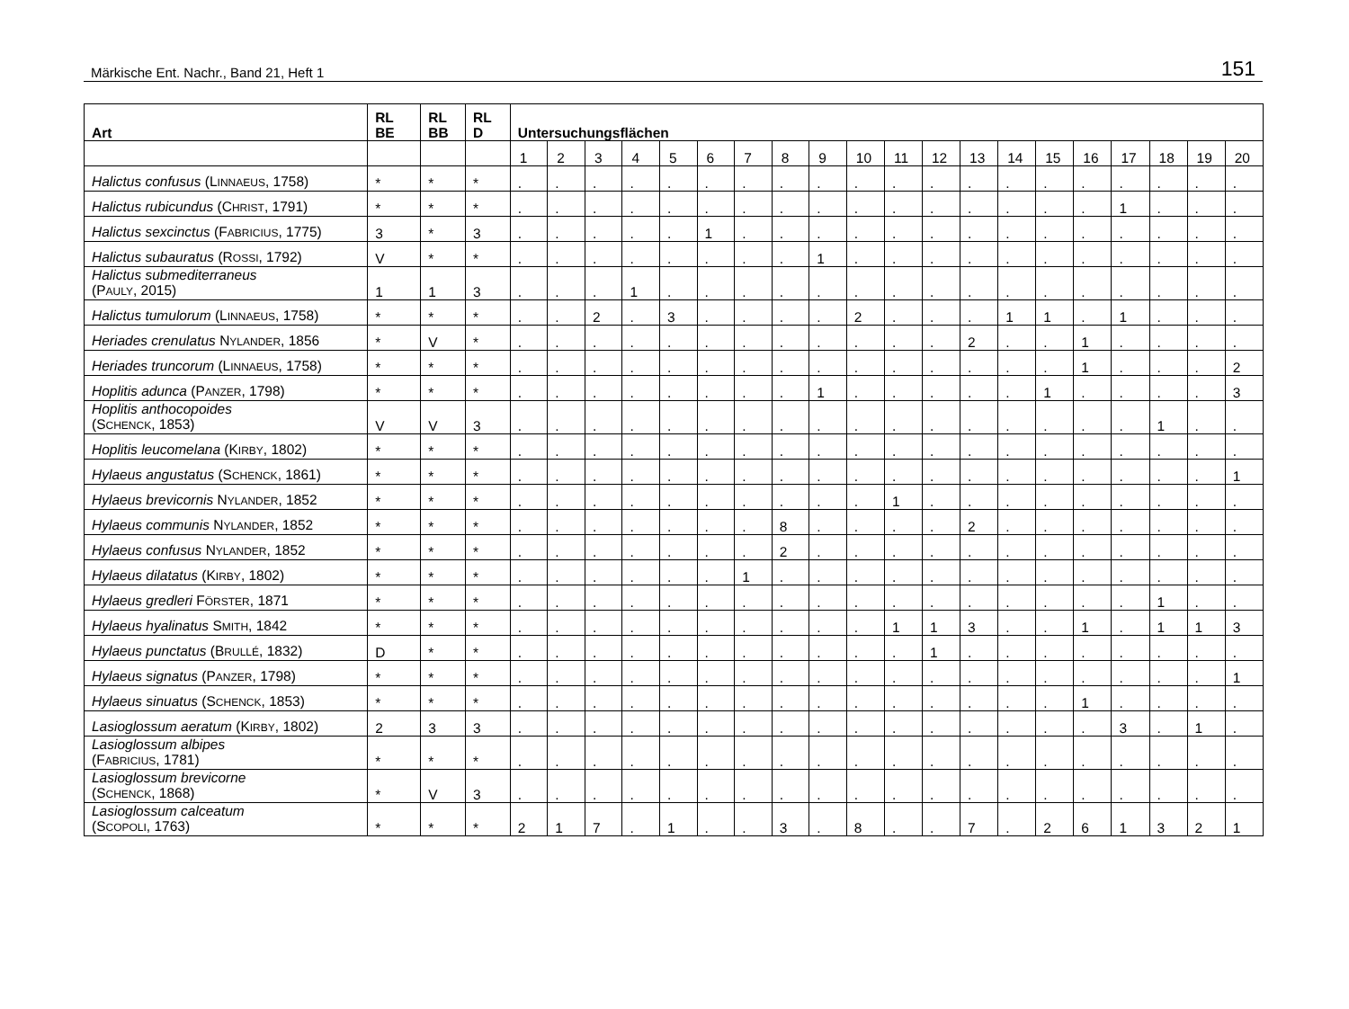Märkische Ent. Nachr., Band 21, Heft 1 151
| Art | RL BE | RL BB | RL D | Untersuchungsflächen | | | | | | | | | | | | | | | | | | | |
| --- | --- | --- | --- | --- | --- | --- | --- | --- | --- | --- | --- | --- | --- | --- | --- | --- | --- | --- | --- | --- | --- | --- | --- |
| | | | | 1 | 2 | 3 | 4 | 5 | 6 | 7 | 8 | 9 | 10 | 11 | 12 | 13 | 14 | 15 | 16 | 17 | 18 | 19 | 20 |
| Halictus confusus (L INNAEUS , 1758) | * | * | * | . | . | . | . | . | . | . | . | . | . | . | . | . | . | . | . | . | . | . | . |
| Halictus rubicundus (C HRIST , 1791) | * | * | * | . | . | . | . | . | . | . | . | . | . | . | . | . | . | . | . | 1 | . | . | . |
| Halictus sexcinctus (F ABRICIUS , 1775) | 3 | * | 3 | . | . | . | . | . | 1 | . | . | . | . | . | . | . | . | . | . | . | . | . | . |
| Halictus subauratus (R OSSI , 1792) | V | * | * | . | . | . | . | . | . | . | . | 1 | . | . | . | . | . | . | . | . | . | . | . |
| Halictus submediterraneus (P AULY , 2015) | 1 | 1 | 3 | . | . | . | 1 | . | . | . | . | . | . | . | . | . | . | . | . | . | . | . | . |
| Halictus tumulorum (L INNAEUS , 1758) | * | * | * | . | . | 2 | . | 3 | . | . | . | . | 2 | . | . | . | 1 | 1 | . | 1 | . | . | . |
| Heriades crenulatus N YLANDER , 1856 | * | V | * | . | . | . | . | . | . | . | . | . | . | . | . | 2 | . | . | 1 | . | . | . | . |
| Heriades truncorum (L INNAEUS , 1758) | * | * | * | . | . | . | . | . | . | . | . | . | . | . | . | . | . | . | 1 | . | . | . | 2 |
| Hoplitis adunca (P ANZER , 1798) | * | * | * | . | . | . | . | . | . | . | . | 1 | . | . | . | . | . | 1 | . | . | . | . | 3 |
| Hoplitis anthocopoides (S CHENCK , 1853) | V | V | 3 | . | . | . | . | . | . | . | . | . | . | . | . | . | . | . | . | . | 1 | . | . |
| Hoplitis leucomelana (K IRBY , 1802) | * | * | * | . | . | . | . | . | . | . | . | . | . | . | . | . | . | . | . | . | . | . | . |
| Hylaeus angustatus (S CHENCK , 1861) | * | * | * | . | . | . | . | . | . | . | . | . | . | . | . | . | . | . | . | . | . | . | 1 |
| Hylaeus brevicornis N YLANDER , 1852 | * | * | * | . | . | . | . | . | . | . | . | . | . | 1 | . | . | . | . | . | . | . | . | . |
| Hylaeus communis N YLANDER , 1852 | * | * | * | . | . | . | . | . | . | . | 8 | . | . | . | . | 2 | . | . | . | . | . | . | . |
| Hylaeus confusus N YLANDER , 1852 | * | * | * | . | . | . | . | . | . | . | 2 | . | . | . | . | . | . | . | . | . | . | . | . |
| Hylaeus dilatatus (K IRBY , 1802) | * | * | * | . | . | . | . | . | . | 1 | . | . | . | . | . | . | . | . | . | . | . | . | . |
| Hylaeus gredleri F ÖRSTER , 1871 | * | * | * | . | . | . | . | . | . | . | . | . | . | . | . | . | . | . | . | . | 1 | . | . |
| Hylaeus hyalinatus S MITH , 1842 | * | * | * | . | . | . | . | . | . | . | . | . | . | 1 | 1 | 3 | . | . | 1 | . | 1 | 1 | 3 |
| Hylaeus punctatus (B RULLÉ , 1832) | D | * | * | . | . | . | . | . | . | . | . | . | . | . | 1 | . | . | . | . | . | . | . | . |
| Hylaeus signatus (P ANZER , 1798) | * | * | * | . | . | . | . | . | . | . | . | . | . | . | . | . | . | . | . | . | . | . | 1 |
| Hylaeus sinuatus (S CHENCK , 1853) | * | * | * | . | . | . | . | . | . | . | . | . | . | . | . | . | . | . | 1 | . | . | . | . |
| Lasioglossum aeratum (K IRBY , 1802) | 2 | 3 | 3 | . | . | . | . | . | . | . | . | . | . | . | . | . | . | . | . | 3 | . | 1 | . |
| Lasioglossum albipes (F ABRICIUS , 1781) | * | * | * | . | . | . | . | . | . | . | . | . | . | . | . | . | . | . | . | . | . | . | . |
| Lasioglossum brevicorne (S CHENCK , 1868) | * | V | 3 | . | . | . | . | . | . | . | . | . | . | . | . | . | . | . | . | . | . | . | . |
| Lasioglossum calceatum (S COPOLI , 1763) | * | * | * | 2 | 1 | 7 | . | 1 | . | . | 3 | . | 8 | . | . | 7 | . | 2 | 6 | 1 | 3 | 2 | 1 |